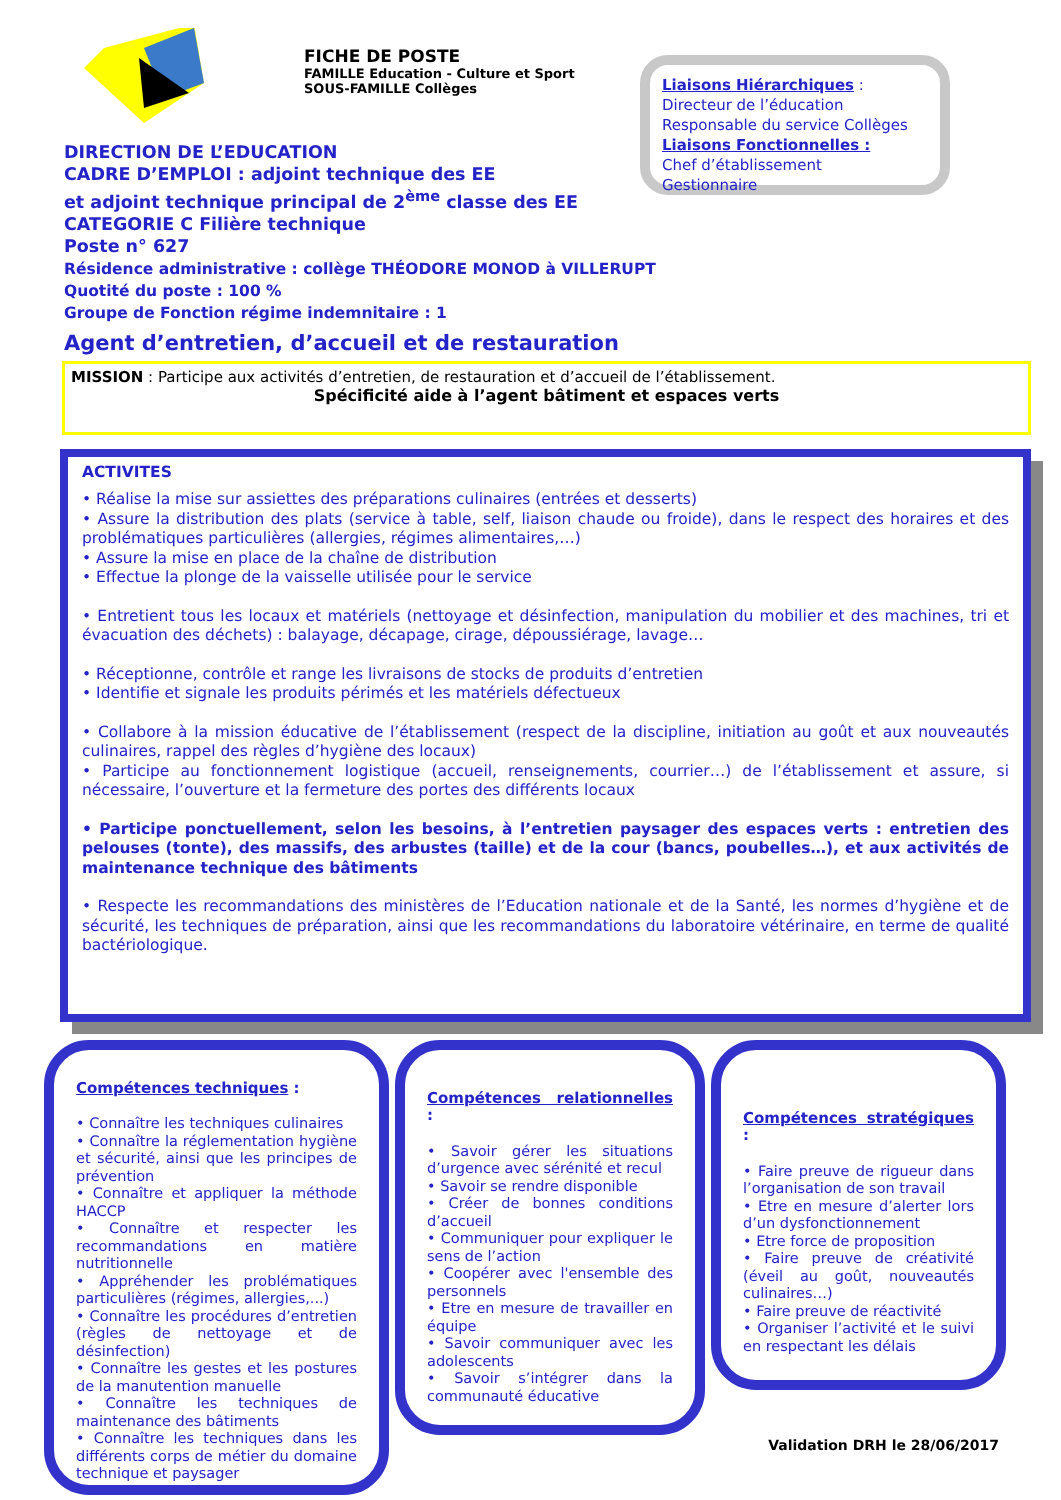FICHE DE POSTE
FAMILLE Education - Culture et Sport
SOUS-FAMILLE Collèges
Liaisons Hiérarchiques :
Directeur de l’éducation
Responsable du service Collèges
Liaisons Fonctionnelles :
Chef d’établissement
Gestionnaire
DIRECTION DE L’EDUCATION
CADRE D’EMPLOI : adjoint technique des EE
et adjoint technique principal de 2<sup>ème</sup> classe des EE
CATEGORIE C Filière technique
Poste n° 627
Résidence administrative : collège THÉODORE MONOD à VILLERUPT
Quotité du poste : 100 %
Groupe de Fonction régime indemnitaire : 1
Agent d’entretien, d’accueil et de restauration
MISSION : Participe aux activités d’entretien, de restauration et d’accueil de l’établissement.
Spécificité aide à l’agent bâtiment et espaces verts
ACTIVITES
• Réalise la mise sur assiettes des préparations culinaires (entrées et desserts)
• Assure la distribution des plats (service à table, self, liaison chaude ou froide), dans le respect des horaires et des problématiques particulières (allergies, régimes alimentaires,…)
• Assure la mise en place de la chaîne de distribution
• Effectue la plonge de la vaisselle utilisée pour le service
• Entretient tous les locaux et matériels (nettoyage et désinfection, manipulation du mobilier et des machines, tri et évacuation des déchets) : balayage, décapage, cirage, dépoussiérage, lavage…
• Réceptionne, contrôle et range les livraisons de stocks de produits d’entretien
• Identifie et signale les produits périmés et les matériels défectueux
• Collabore à la mission éducative de l’établissement (respect de la discipline, initiation au goût et aux nouveautés culinaires, rappel des règles d’hygiène des locaux)
• Participe au fonctionnement logistique (accueil, renseignements, courrier…) de l’établissement et assure, si nécessaire, l’ouverture et la fermeture des portes des différents locaux
• Participe ponctuellement, selon les besoins, à l’entretien paysager des espaces verts : entretien des pelouses (tonte), des massifs, des arbustes (taille) et de la cour (bancs, poubelles…), et aux activités de maintenance technique des bâtiments
• Respecte les recommandations des ministères de l’Education nationale et de la Santé, les normes d’hygiène et de sécurité, les techniques de préparation, ainsi que les recommandations du laboratoire vétérinaire, en terme de qualité bactériologique.
Compétences techniques :
• Connaître les techniques culinaires
• Connaître la réglementation hygiène et sécurité, ainsi que les principes de prévention
• Connaître et appliquer la méthode HACCP
• Connaître et respecter les recommandations en matière nutritionnelle
• Appréhender les problématiques particulières (régimes, allergies,...)
• Connaître les procédures d’entretien (règles de nettoyage et de désinfection)
• Connaître les gestes et les postures de la manutention manuelle
• Connaître les techniques de maintenance des bâtiments
• Connaître les techniques dans les différents corps de métier du domaine technique et paysager
Compétences relationnelles :
• Savoir gérer les situations d’urgence avec sérénité et recul
• Savoir se rendre disponible
• Créer de bonnes conditions d’accueil
• Communiquer pour expliquer le sens de l’action
• Coopérer avec l'ensemble des personnels
• Etre en mesure de travailler en équipe
• Savoir communiquer avec les adolescents
• Savoir s’intégrer dans la communauté éducative
Compétences stratégiques :
• Faire preuve de rigueur dans l’organisation de son travail
• Etre en mesure d’alerter lors d’un dysfonctionnement
• Etre force de proposition
• Faire preuve de créativité (éveil au goût, nouveautés culinaires…)
• Faire preuve de réactivité
• Organiser l’activité et le suivi en respectant les délais
Validation DRH le 28/06/2017